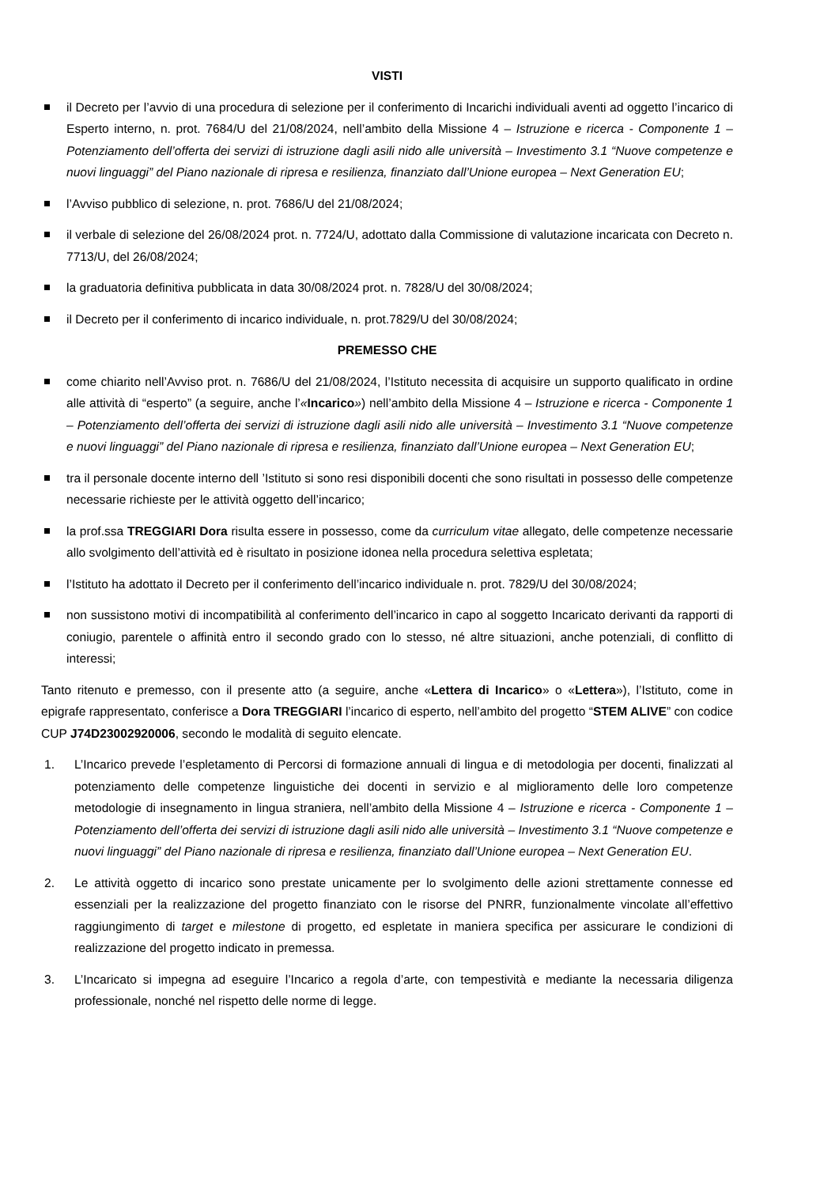VISTI
il Decreto per l’avvio di una procedura di selezione per il conferimento di Incarichi individuali aventi ad oggetto l’incarico di Esperto interno, n. prot. 7684/U del 21/08/2024, nell’ambito della Missione 4 – Istruzione e ricerca - Componente 1 – Potenziamento dell’offerta dei servizi di istruzione dagli asili nido alle università – Investimento 3.1 “Nuove competenze e nuovi linguaggi” del Piano nazionale di ripresa e resilienza, finanziato dall’Unione europea – Next Generation EU;
l’Avviso pubblico di selezione, n. prot. 7686/U del 21/08/2024;
il verbale di selezione del 26/08/2024 prot. n. 7724/U, adottato dalla Commissione di valutazione incaricata con Decreto n. 7713/U, del 26/08/2024;
la graduatoria definitiva pubblicata in data 30/08/2024 prot. n. 7828/U del 30/08/2024;
il Decreto per il conferimento di incarico individuale, n. prot.7829/U del 30/08/2024;
PREMESSO CHE
come chiarito nell’Avviso prot. n. 7686/U del 21/08/2024, l’Istituto necessita di acquisire un supporto qualificato in ordine alle attività di “esperto” (a seguire, anche l’«Incarico») nell’ambito della Missione 4 – Istruzione e ricerca - Componente 1 – Potenziamento dell’offerta dei servizi di istruzione dagli asili nido alle università – Investimento 3.1 “Nuove competenze e nuovi linguaggi” del Piano nazionale di ripresa e resilienza, finanziato dall’Unione europea – Next Generation EU;
tra il personale docente interno dell ’Istituto si sono resi disponibili docenti che sono risultati in possesso delle competenze necessarie richieste per le attività oggetto dell’incarico;
la prof.ssa TREGGIARI Dora risulta essere in possesso, come da curriculum vitae allegato, delle competenze necessarie allo svolgimento dell’attività ed è risultato in posizione idonea nella procedura selettiva espletata;
l’Istituto ha adottato il Decreto per il conferimento dell’incarico individuale n. prot. 7829/U del 30/08/2024;
non sussistono motivi di incompatibilità al conferimento dell’incarico in capo al soggetto Incaricato derivanti da rapporti di coniugio, parentele o affinità entro il secondo grado con lo stesso, né altre situazioni, anche potenziali, di conflitto di interessi;
Tanto ritenuto e premesso, con il presente atto (a seguire, anche «Lettera di Incarico» o «Lettera»), l’Istituto, come in epigrafe rappresentato, conferisce a Dora TREGGIARI l’incarico di esperto, nell’ambito del progetto “STEM ALIVE” con codice CUP J74D23002920006, secondo le modalità di seguito elencate.
1. L’Incarico prevede l’espletamento di Percorsi di formazione annuali di lingua e di metodologia per docenti, finalizzati al potenziamento delle competenze linguistiche dei docenti in servizio e al miglioramento delle loro competenze metodologie di insegnamento in lingua straniera, nell’ambito della Missione 4 – Istruzione e ricerca - Componente 1 – Potenziamento dell’offerta dei servizi di istruzione dagli asili nido alle università – Investimento 3.1 “Nuove competenze e nuovi linguaggi” del Piano nazionale di ripresa e resilienza, finanziato dall’Unione europea – Next Generation EU.
2. Le attività oggetto di incarico sono prestate unicamente per lo svolgimento delle azioni strettamente connesse ed essenziali per la realizzazione del progetto finanziato con le risorse del PNRR, funzionalmente vincolate all’effettivo raggiungimento di target e milestone di progetto, ed espletate in maniera specifica per assicurare le condizioni di realizzazione del progetto indicato in premessa.
3. L’Incaricato si impegna ad eseguire l’Incarico a regola d’arte, con tempestività e mediante la necessaria diligenza professionale, nonché nel rispetto delle norme di legge.